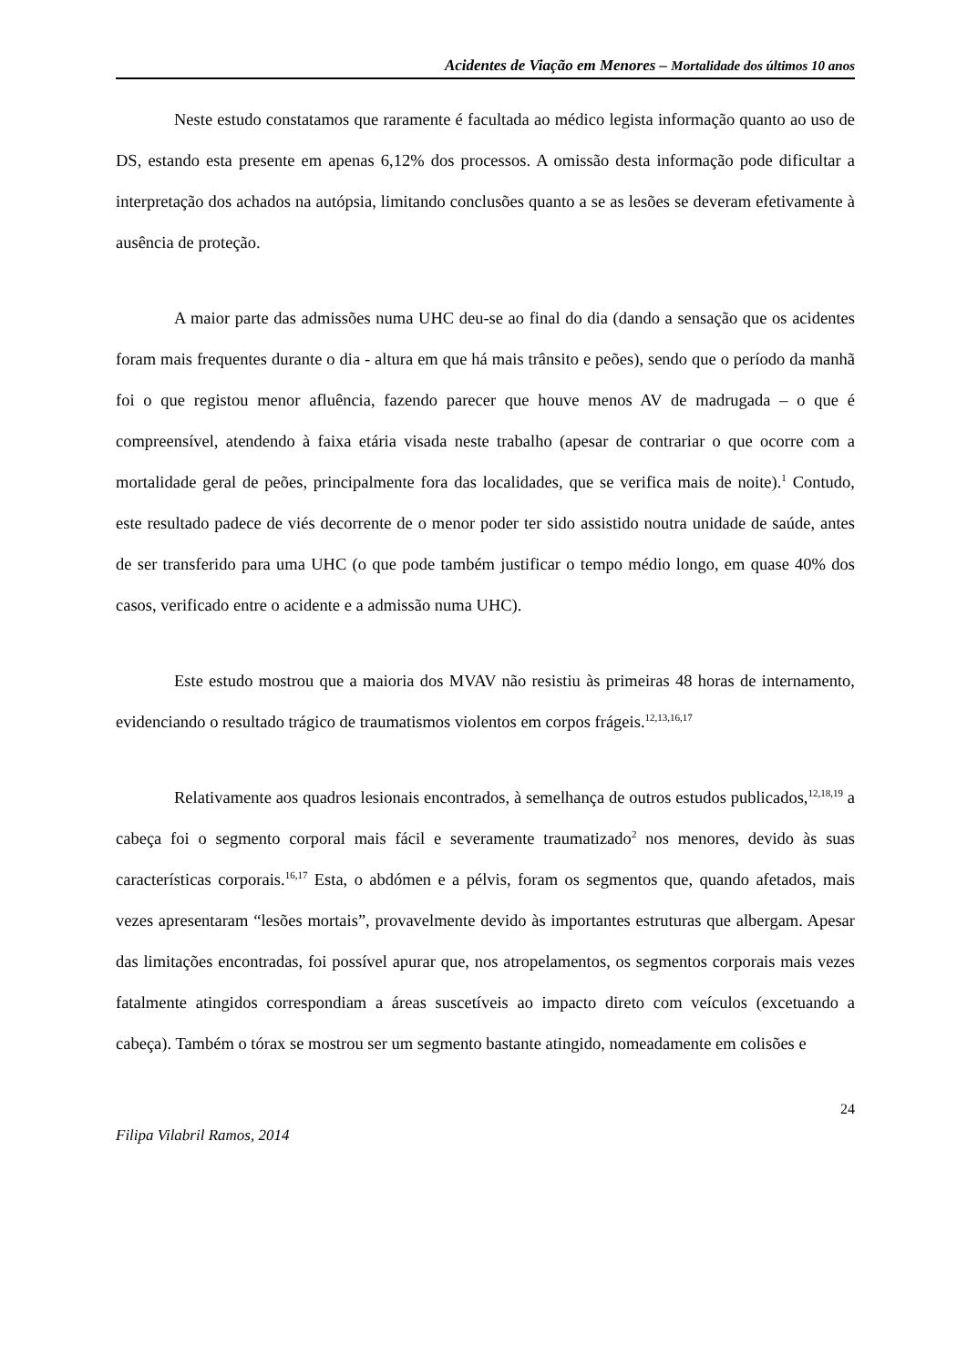Acidentes de Viação em Menores – Mortalidade dos últimos 10 anos
Neste estudo constatamos que raramente é facultada ao médico legista informação quanto ao uso de DS, estando esta presente em apenas 6,12% dos processos. A omissão desta informação pode dificultar a interpretação dos achados na autópsia, limitando conclusões quanto a se as lesões se deveram efetivamente à ausência de proteção.
A maior parte das admissões numa UHC deu-se ao final do dia (dando a sensação que os acidentes foram mais frequentes durante o dia - altura em que há mais trânsito e peões), sendo que o período da manhã foi o que registou menor afluência, fazendo parecer que houve menos AV de madrugada – o que é compreensível, atendendo à faixa etária visada neste trabalho (apesar de contrariar o que ocorre com a mortalidade geral de peões, principalmente fora das localidades, que se verifica mais de noite).<sup>1</sup> Contudo, este resultado padece de viés decorrente de o menor poder ter sido assistido noutra unidade de saúde, antes de ser transferido para uma UHC (o que pode também justificar o tempo médio longo, em quase 40% dos casos, verificado entre o acidente e a admissão numa UHC).
Este estudo mostrou que a maioria dos MVAV não resistiu às primeiras 48 horas de internamento, evidenciando o resultado trágico de traumatismos violentos em corpos frágeis.<sup>12,13,16,17</sup>
Relativamente aos quadros lesionais encontrados, à semelhança de outros estudos publicados,<sup>12,18,19</sup> a cabeça foi o segmento corporal mais fácil e severamente traumatizado<sup>2</sup> nos menores, devido às suas características corporais.<sup>16,17</sup> Esta, o abdómen e a pélvis, foram os segmentos que, quando afetados, mais vezes apresentaram “lesões mortais”, provavelmente devido às importantes estruturas que albergam. Apesar das limitações encontradas, foi possível apurar que, nos atropelamentos, os segmentos corporais mais vezes fatalmente atingidos correspondiam a áreas suscetíveis ao impacto direto com veículos (excetuando a cabeça). Também o tórax se mostrou ser um segmento bastante atingido, nomeadamente em colisões e
24
Filipa Vilabril Ramos, 2014